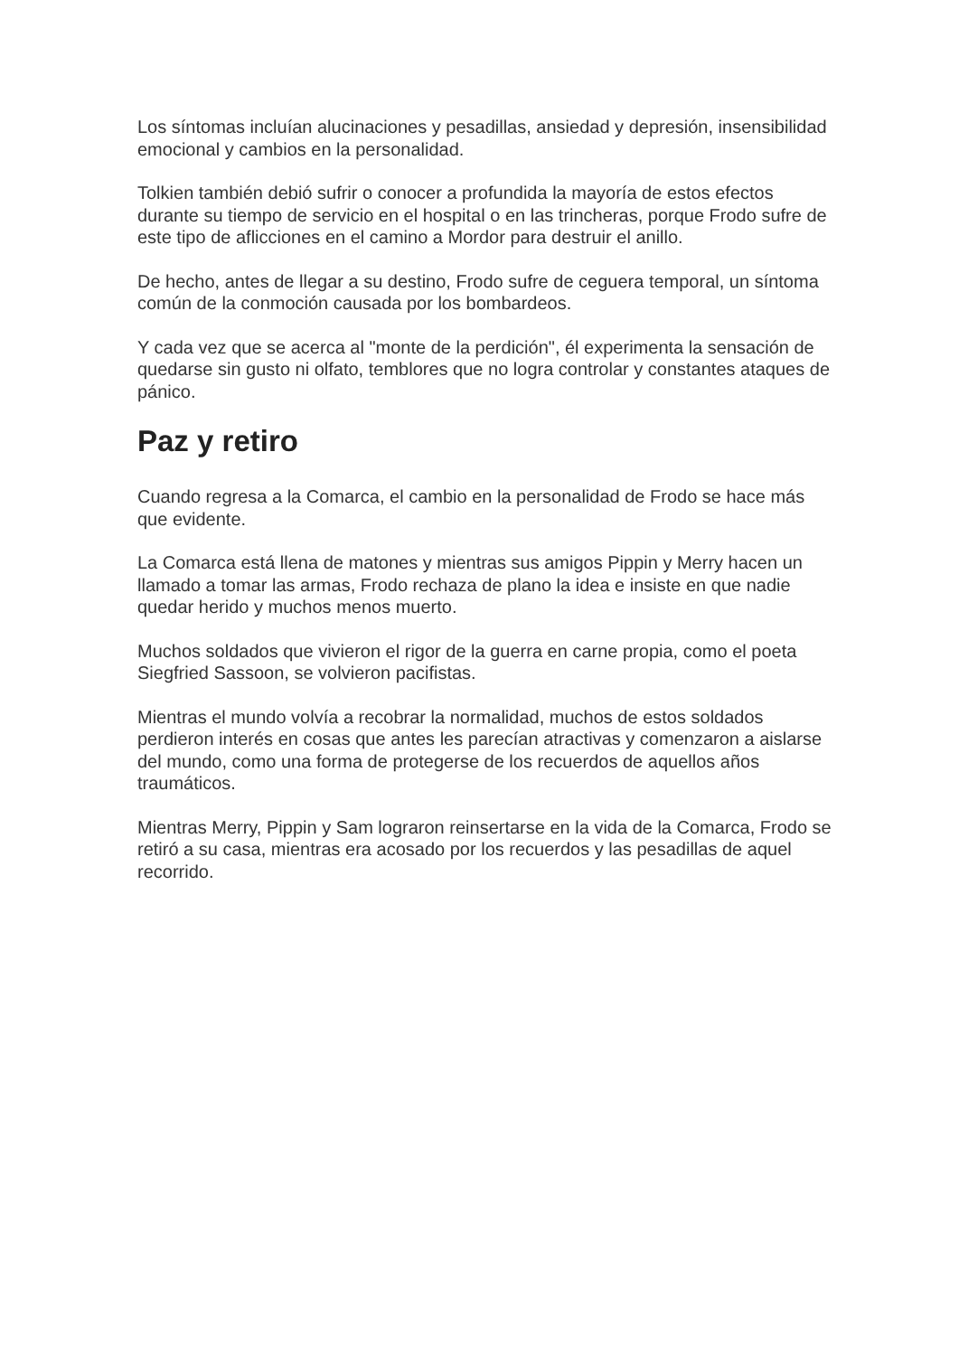Los síntomas incluían alucinaciones y pesadillas, ansiedad y depresión, insensibilidad emocional y cambios en la personalidad.
Tolkien también debió sufrir o conocer a profundida la mayoría de estos efectos durante su tiempo de servicio en el hospital o en las trincheras, porque Frodo sufre de este tipo de aflicciones en el camino a Mordor para destruir el anillo.
De hecho, antes de llegar a su destino, Frodo sufre de ceguera temporal, un síntoma común de la conmoción causada por los bombardeos.
Y cada vez que se acerca al "monte de la perdición", él experimenta la sensación de quedarse sin gusto ni olfato, temblores que no logra controlar y constantes ataques de pánico.
Paz y retiro
Cuando regresa a la Comarca, el cambio en la personalidad de Frodo se hace más que evidente.
La Comarca está llena de matones y mientras sus amigos Pippin y Merry hacen un llamado a tomar las armas, Frodo rechaza de plano la idea e insiste en que nadie quedar herido y muchos menos muerto.
Muchos soldados que vivieron el rigor de la guerra en carne propia, como el poeta Siegfried Sassoon, se volvieron pacifistas.
Mientras el mundo volvía a recobrar la normalidad, muchos de estos soldados perdieron interés en cosas que antes les parecían atractivas y comenzaron a aislarse del mundo, como una forma de protegerse de los recuerdos de aquellos años traumáticos.
Mientras Merry, Pippin y Sam lograron reinsertarse en la vida de la Comarca, Frodo se retiró a su casa, mientras era acosado por los recuerdos y las pesadillas de aquel recorrido.